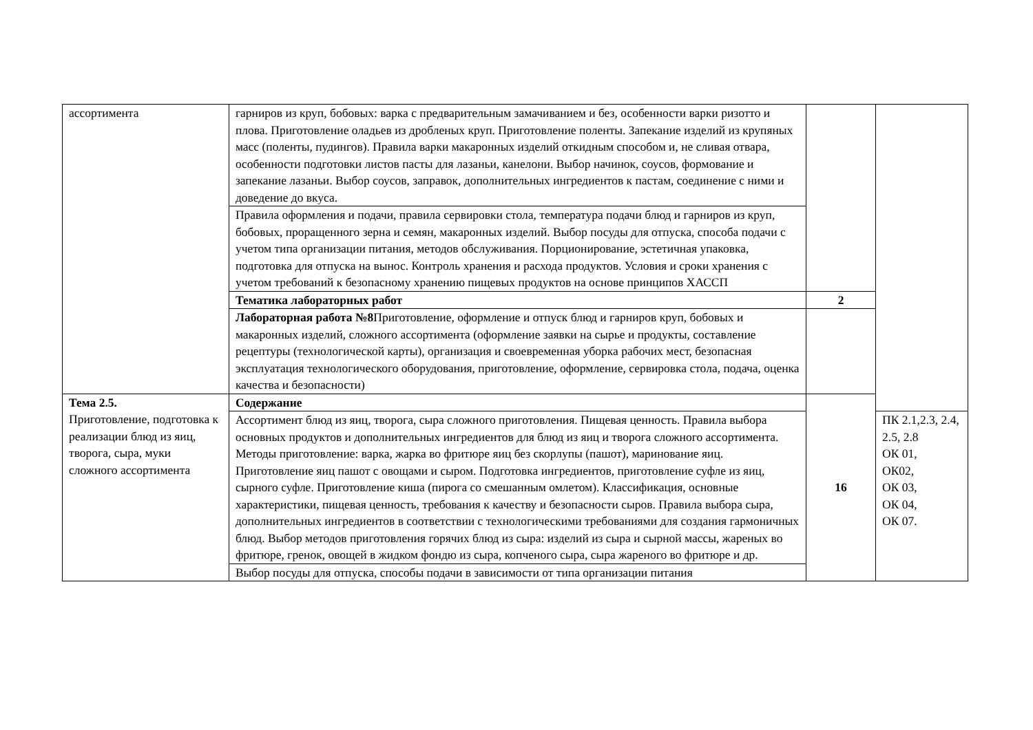| ассортимента | гарниров из круп, бобовых: варка с предварительным замачиванием и без, особенности варки ризотто и плова. Приготовление оладьев из дробленых круп. Приготовление поленты. Запекание изделий из крупяных масс (поленты, пудингов). Правила варки макаронных изделий откидным способом и, не сливая отвара, особенности подготовки листов пасты для лазаньи, канелони. Выбор начинок, соусов, формование и запекание лазаньи. Выбор соусов, заправок, дополнительных ингредиентов к пастам, соединение с ними и доведение до вкуса. | | |
| | Правила оформления и подачи, правила сервировки стола, температура подачи блюд и гарниров из круп, бобовых, проращенного зерна и семян, макаронных изделий. Выбор посуды для отпуска, способа подачи с учетом типа организации питания, методов обслуживания. Порционирование, эстетичная упаковка, подготовка для отпуска на вынос. Контроль хранения и расхода продуктов. Условия и сроки хранения с учетом требований к безопасному хранению пищевых продуктов на основе принципов ХАССП | | |
| | Тематика лабораторных работ | 2 | |
| | Лабораторная работа №8 Приготовление, оформление и отпуск блюд и гарниров круп, бобовых и макаронных изделий, сложного ассортимента (оформление заявки на сырье и продукты, составление рецептуры (технологической карты), организация и своевременная уборка рабочих мест, безопасная эксплуатация технологического оборудования, приготовление, оформление, сервировка стола, подача, оценка качества и безопасности) | | |
| Тема 2.5. Приготовление, подготовка к реализации блюд из яиц, творога, сыра, муки сложного ассортимента | Содержание | 16 | |
| | Ассортимент блюд из яиц, творога, сыра сложного приготовления. Пищевая ценность. Правила выбора основных продуктов и дополнительных ингредиентов для блюд из яиц и творога сложного ассортимента. Методы приготовление: варка, жарка во фритюре яиц без скорлупы (пашот), маринование яиц. Приготовление яиц пашот с овощами и сыром. Подготовка ингредиентов, приготовление суфле из яиц, сырного суфле. Приготовление киша (пирога со смешанным омлетом). Классификация, основные характеристики, пищевая ценность, требования к качеству и безопасности сыров. Правила выбора сыра, дополнительных ингредиентов в соответствии с технологическими требованиями для создания гармоничных блюд. Выбор методов приготовления горячих блюд из сыра: изделий из сыра и сырной массы, жареных во фритюре, гренок, овощей в жидком фондю из сыра, копченого сыра, сыра жареного во фритюре и др. | | ПК 2.1,2.3, 2.4, 2.5, 2.8 ОК 01, ОК02, ОК 03, ОК 04, ОК 07. |
| | Выбор посуды для отпуска, способы подачи в зависимости от типа организации питания | | |